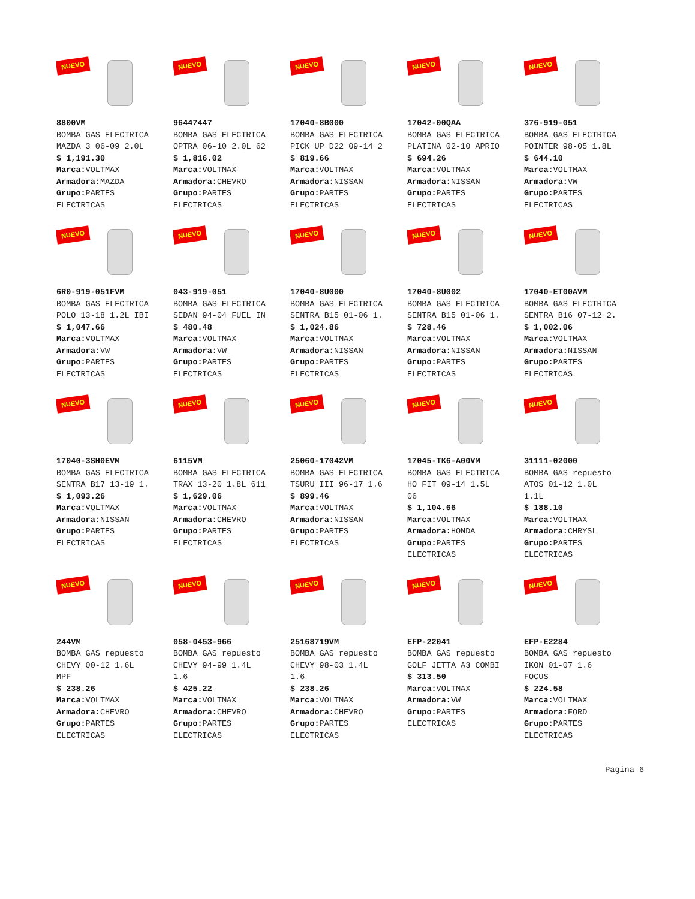NUEVO
8800VM
BOMBA GAS ELECTRICA
MAZDA 3 06-09 2.0L
$ 1,191.30
Marca: VOLTMAX
Armadora: MAZDA
Grupo: PARTES
ELECTRICAS
NUEVO
96447447
BOMBA GAS ELECTRICA
OPTRA 06-10 2.0L 62
$ 1,816.02
Marca: VOLTMAX
Armadora: CHEVRO
Grupo: PARTES
ELECTRICAS
NUEVO
17040-8B000
BOMBA GAS ELECTRICA
PICK UP D22 09-14 2
$ 819.66
Marca: VOLTMAX
Armadora: NISSAN
Grupo: PARTES
ELECTRICAS
NUEVO
17042-00QAA
BOMBA GAS ELECTRICA
PLATINA 02-10 APRIO
$ 694.26
Marca: VOLTMAX
Armadora: NISSAN
Grupo: PARTES
ELECTRICAS
NUEVO
376-919-051
BOMBA GAS ELECTRICA
POINTER 98-05 1.8L
$ 644.10
Marca: VOLTMAX
Armadora: VW
Grupo: PARTES
ELECTRICAS
NUEVO
6R0-919-051FVM
BOMBA GAS ELECTRICA
POLO 13-18 1.2L IBI
$ 1,047.66
Marca: VOLTMAX
Armadora: VW
Grupo: PARTES
ELECTRICAS
NUEVO
043-919-051
BOMBA GAS ELECTRICA
SEDAN 94-04 FUEL IN
$ 480.48
Marca: VOLTMAX
Armadora: VW
Grupo: PARTES
ELECTRICAS
NUEVO
17040-8U000
BOMBA GAS ELECTRICA
SENTRA B15 01-06 1.
$ 1,024.86
Marca: VOLTMAX
Armadora: NISSAN
Grupo: PARTES
ELECTRICAS
NUEVO
17040-8U002
BOMBA GAS ELECTRICA
SENTRA B15 01-06 1.
$ 728.46
Marca: VOLTMAX
Armadora: NISSAN
Grupo: PARTES
ELECTRICAS
NUEVO
17040-ET00AVM
BOMBA GAS ELECTRICA
SENTRA B16 07-12 2.
$ 1,002.06
Marca: VOLTMAX
Armadora: NISSAN
Grupo: PARTES
ELECTRICAS
NUEVO
17040-3SH0EVM
BOMBA GAS ELECTRICA
SENTRA B17 13-19 1.
$ 1,093.26
Marca: VOLTMAX
Armadora: NISSAN
Grupo: PARTES
ELECTRICAS
NUEVO
6115VM
BOMBA GAS ELECTRICA
TRAX 13-20 1.8L 611
$ 1,629.06
Marca: VOLTMAX
Armadora: CHEVRO
Grupo: PARTES
ELECTRICAS
NUEVO
25060-17042VM
BOMBA GAS ELECTRICA
TSURU III 96-17 1.6
$ 899.46
Marca: VOLTMAX
Armadora: NISSAN
Grupo: PARTES
ELECTRICAS
NUEVO
17045-TK6-A00VM
BOMBA GAS ELECTRICA
HO FIT 09-14 1.5L
06
$ 1,104.66
Marca: VOLTMAX
Armadora: HONDA
Grupo: PARTES
ELECTRICAS
NUEVO
31111-02000
BOMBA GAS repuesto
ATOS 01-12 1.0L
1.1L
$ 188.10
Marca: VOLTMAX
Armadora: CHRYSL
Grupo: PARTES
ELECTRICAS
NUEVO
244VM
BOMBA GAS repuesto
CHEVY 00-12 1.6L
MPF
$ 238.26
Marca: VOLTMAX
Armadora: CHEVRO
Grupo: PARTES
ELECTRICAS
NUEVO
058-0453-966
BOMBA GAS repuesto
CHEVY 94-99 1.4L
1.6
$ 425.22
Marca: VOLTMAX
Armadora: CHEVRO
Grupo: PARTES
ELECTRICAS
NUEVO
25168719VM
BOMBA GAS repuesto
CHEVY 98-03 1.4L
1.6
$ 238.26
Marca: VOLTMAX
Armadora: CHEVRO
Grupo: PARTES
ELECTRICAS
NUEVO
EFP-22041
BOMBA GAS repuesto
GOLF JETTA A3 COMBI
$ 313.50
Marca: VOLTMAX
Armadora: VW
Grupo: PARTES
ELECTRICAS
NUEVO
EFP-E2284
BOMBA GAS repuesto
IKON 01-07 1.6
FOCUS
$ 224.58
Marca: VOLTMAX
Armadora: FORD
Grupo: PARTES
ELECTRICAS
Pagina 6